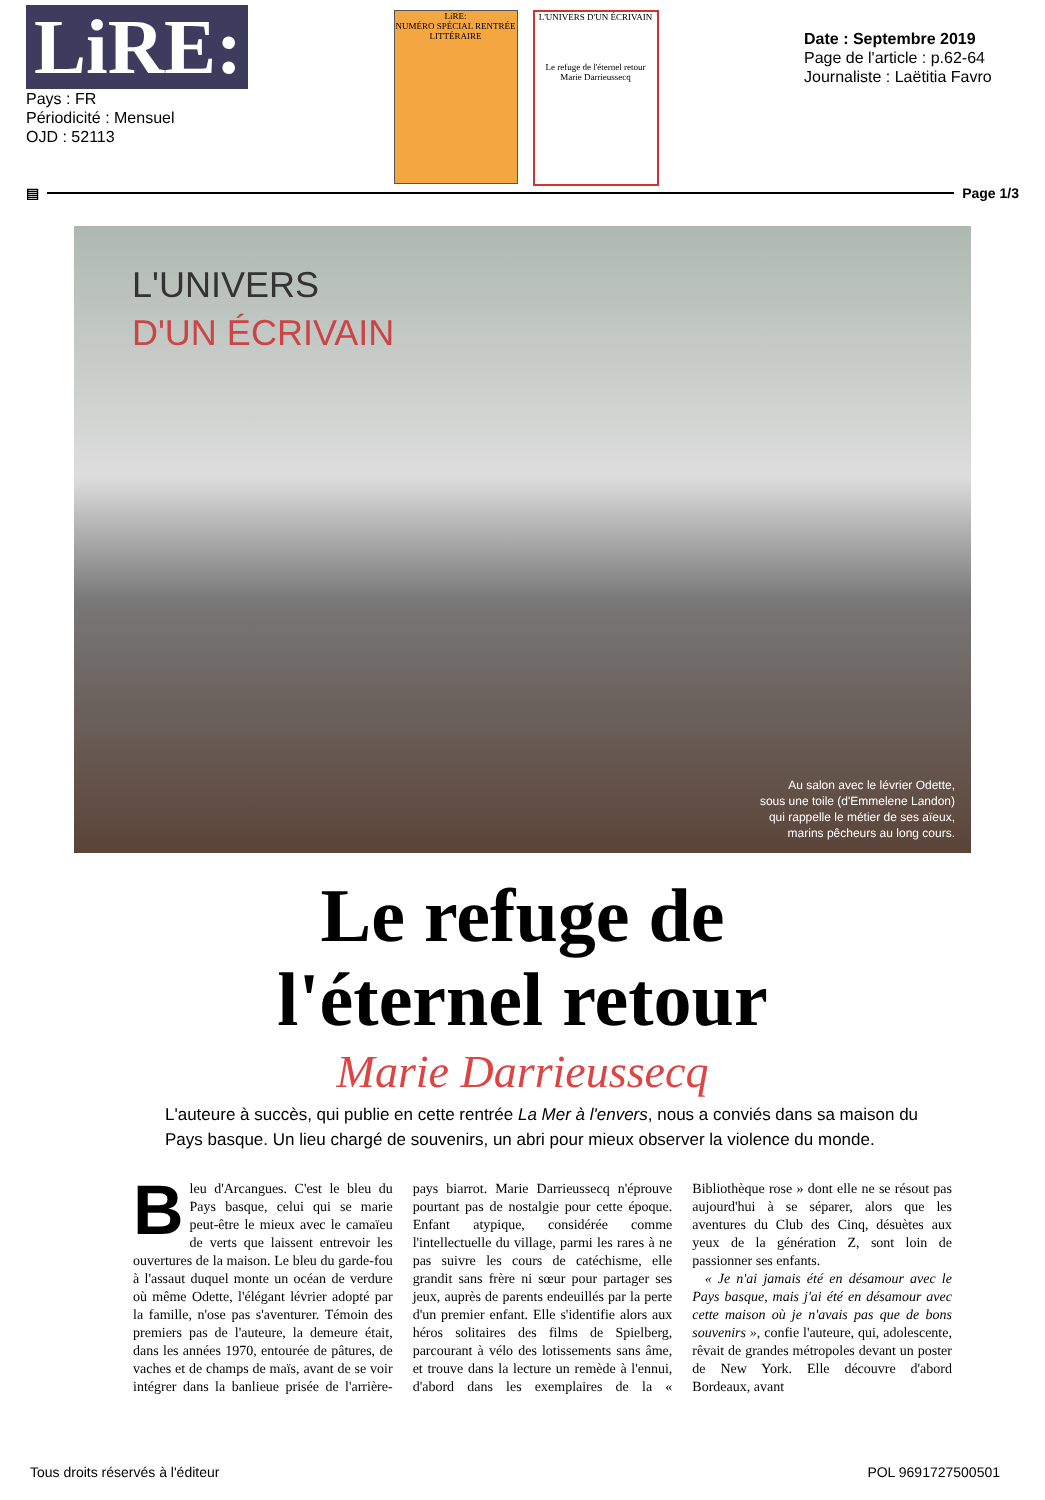LiRE:
Pays : FR
Périodicité : Mensuel
OJD : 52113
LiRE:
NUMÉRO SPÉCIAL RENTRÉE LITTÉRAIRE
L'UNIVERS D'UN ÉCRIVAIN
Le refuge de l'éternel retour
Marie Darrieussecq
Date : Septembre 2019
Page de l'article : p.62-64
Journaliste : Laëtitia Favro
▤
Page 1/3
L'UNIVERS
D'UN ÉCRIVAIN
Au salon avec le lévrier Odette,
sous une toile (d'Emmelene Landon)
qui rappelle le métier de ses aïeux,
marins pêcheurs au long cours.
Le refuge de
l'éternel retour
Marie Darrieussecq
L'auteure à succès, qui publie en cette rentrée La Mer à l'envers, nous a conviés dans sa maison du Pays basque. Un lieu chargé de souvenirs, un abri pour mieux observer la violence du monde.
Bleu d'Arcangues. C'est le bleu du Pays basque, celui qui se marie peut-être le mieux avec le camaïeu de verts que laissent entrevoir les ouvertures de la maison. Le bleu du garde-fou à l'assaut duquel monte un océan de verdure où même Odette, l'élégant lévrier adopté par la famille, n'ose pas s'aventurer. Témoin des premiers pas de l'auteure, la demeure était, dans les années 1970, entourée de pâtures, de vaches et de champs de maïs, avant de se voir intégrer dans la banlieue prisée de l'arrière-pays biarrot. Marie Darrieussecq n'éprouve pourtant pas de nostalgie pour cette époque. Enfant atypique, considérée comme l'intellectuelle du village, parmi les rares à ne pas suivre les cours de catéchisme, elle grandit sans frère ni sœur pour partager ses jeux, auprès de parents endeuillés par la perte d'un premier enfant. Elle s'identifie alors aux héros solitaires des films de Spielberg, parcourant à vélo des lotissements sans âme, et trouve dans la lecture un remède à l'ennui, d'abord dans les exemplaires de la « Bibliothèque rose » dont elle ne se résout pas aujourd'hui à se séparer, alors que les aventures du Club des Cinq, désuètes aux yeux de la génération Z, sont loin de passionner ses enfants.
« Je n'ai jamais été en désamour avec le Pays basque, mais j'ai été en désamour avec cette maison où je n'avais pas que de bons souvenirs », confie l'auteure, qui, adolescente, rêvait de grandes métropoles devant un poster de New York. Elle découvre d'abord Bordeaux, avant
Tous droits réservés à l'éditeur POL 9691727500501